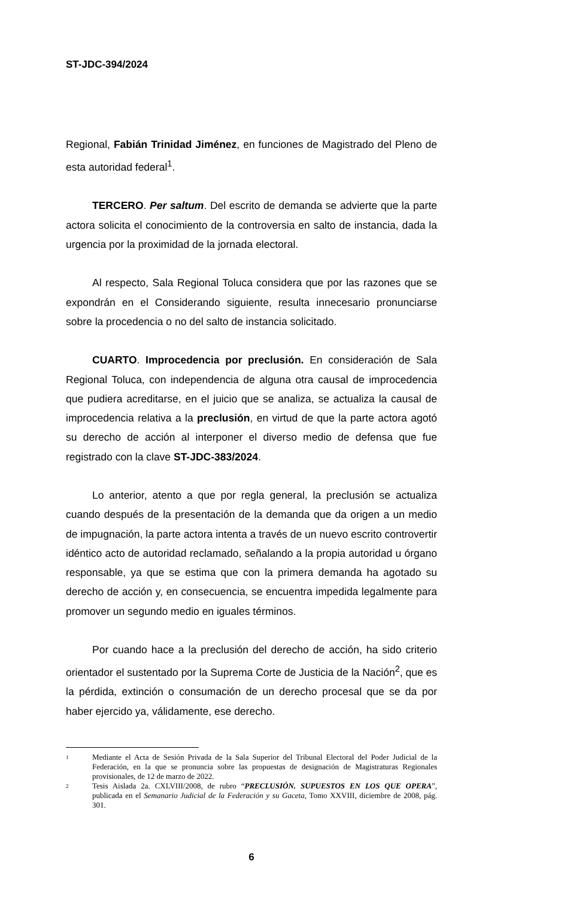ST-JDC-394/2024
Regional, Fabián Trinidad Jiménez, en funciones de Magistrado del Pleno de esta autoridad federal<sup>1</sup>.
TERCERO. Per saltum. Del escrito de demanda se advierte que la parte actora solicita el conocimiento de la controversia en salto de instancia, dada la urgencia por la proximidad de la jornada electoral.
Al respecto, Sala Regional Toluca considera que por las razones que se expondrán en el Considerando siguiente, resulta innecesario pronunciarse sobre la procedencia o no del salto de instancia solicitado.
CUARTO. Improcedencia por preclusión. En consideración de Sala Regional Toluca, con independencia de alguna otra causal de improcedencia que pudiera acreditarse, en el juicio que se analiza, se actualiza la causal de improcedencia relativa a la preclusión, en virtud de que la parte actora agotó su derecho de acción al interponer el diverso medio de defensa que fue registrado con la clave ST-JDC-383/2024.
Lo anterior, atento a que por regla general, la preclusión se actualiza cuando después de la presentación de la demanda que da origen a un medio de impugnación, la parte actora intenta a través de un nuevo escrito controvertir idéntico acto de autoridad reclamado, señalando a la propia autoridad u órgano responsable, ya que se estima que con la primera demanda ha agotado su derecho de acción y, en consecuencia, se encuentra impedida legalmente para promover un segundo medio en iguales términos.
Por cuando hace a la preclusión del derecho de acción, ha sido criterio orientador el sustentado por la Suprema Corte de Justicia de la Nación<sup>2</sup>, que es la pérdida, extinción o consumación de un derecho procesal que se da por haber ejercido ya, válidamente, ese derecho.
1 Mediante el Acta de Sesión Privada de la Sala Superior del Tribunal Electoral del Poder Judicial de la Federación, en la que se pronuncia sobre las propuestas de designación de Magistraturas Regionales provisionales, de 12 de marzo de 2022.
2 Tesis Aislada 2a. CXLVIII/2008, de rubro “PRECLUSIÓN. SUPUESTOS EN LOS QUE OPERA”, publicada en el Semanario Judicial de la Federación y su Gaceta, Tomo XXVIII, diciembre de 2008, pág. 301.
6